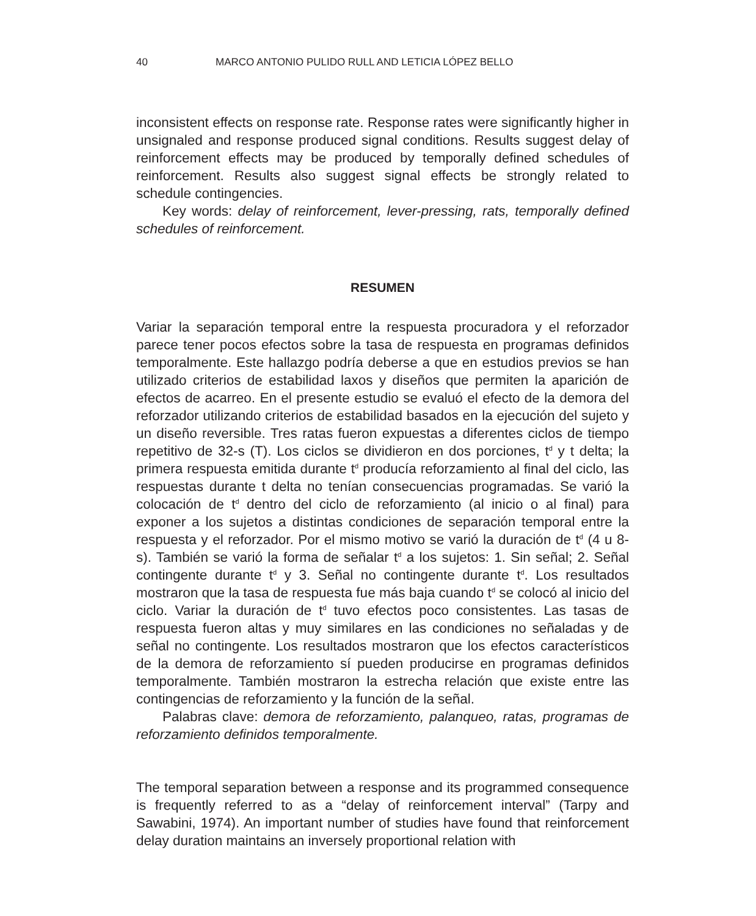40 MARCO ANTONIO PULIDO RULL AND LETICIA LÓPEZ BELLO
inconsistent effects on response rate. Response rates were significantly higher in unsignaled and response produced signal conditions. Results suggest delay of reinforcement effects may be produced by temporally defined schedules of reinforcement. Results also suggest signal effects be strongly related to schedule contingencies.
Key words: delay of reinforcement, lever-pressing, rats, temporally defined schedules of reinforcement.
RESUMEN
Variar la separación temporal entre la respuesta procuradora y el reforzador parece tener pocos efectos sobre la tasa de respuesta en programas definidos temporalmente. Este hallazgo podría deberse a que en estudios previos se han utilizado criterios de estabilidad laxos y diseños que permiten la aparición de efectos de acarreo. En el presente estudio se evaluó el efecto de la demora del reforzador utilizando criterios de estabilidad basados en la ejecución del sujeto y un diseño reversible. Tres ratas fueron expuestas a diferentes ciclos de tiempo repetitivo de 32-s (T). Los ciclos se dividieron en dos porciones, t<sup>d</sup> y t delta; la primera respuesta emitida durante t<sup>d</sup> producía reforzamiento al final del ciclo, las respuestas durante t delta no tenían consecuencias programadas. Se varió la colocación de t<sup>d</sup> dentro del ciclo de reforzamiento (al inicio o al final) para exponer a los sujetos a distintas condiciones de separación temporal entre la respuesta y el reforzador. Por el mismo motivo se varió la duración de t<sup>d</sup> (4 u 8-s). También se varió la forma de señalar t<sup>d</sup> a los sujetos: 1. Sin señal; 2. Señal contingente durante t<sup>d</sup> y 3. Señal no contingente durante t<sup>d</sup>. Los resultados mostraron que la tasa de respuesta fue más baja cuando t<sup>d</sup> se colocó al inicio del ciclo. Variar la duración de t<sup>d</sup> tuvo efectos poco consistentes. Las tasas de respuesta fueron altas y muy similares en las condiciones no señaladas y de señal no contingente. Los resultados mostraron que los efectos característicos de la demora de reforzamiento sí pueden producirse en programas definidos temporalmente. También mostraron la estrecha relación que existe entre las contingencias de reforzamiento y la función de la señal.
Palabras clave: demora de reforzamiento, palanqueo, ratas, programas de reforzamiento definidos temporalmente.
The temporal separation between a response and its programmed consequence is frequently referred to as a “delay of reinforcement interval” (Tarpy and Sawabini, 1974). An important number of studies have found that reinforcement delay duration maintains an inversely proportional relation with